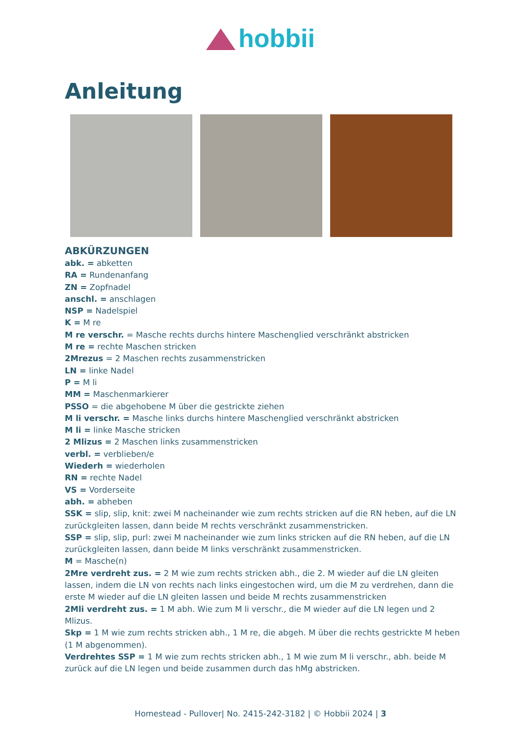hobbii
Anleitung
ABKÜRZUNGEN
abk. = abketten
RA = Rundenanfang
ZN = Zopfnadel
anschl. = anschlagen
NSP = Nadelspiel
K = M re
M re verschr. = Masche rechts durchs hintere Maschenglied verschränkt abstricken
M re = rechte Maschen stricken
2Mrezus = 2 Maschen rechts zusammenstricken
LN = linke Nadel
P = M li
MM = Maschenmarkierer
PSSO = die abgehobene M über die gestrickte ziehen
M li verschr. = Masche links durchs hintere Maschenglied verschränkt abstricken
M li = linke Masche stricken
2 Mlizus = 2 Maschen links zusammenstricken
verbl. = verblieben/e
Wiederh = wiederholen
RN = rechte Nadel
VS = Vorderseite
abh. = abheben
SSK = slip, slip, knit: zwei M nacheinander wie zum rechts stricken auf die RN heben, auf die LN zurückgleiten lassen, dann beide M rechts verschränkt zusammenstricken.
SSP = slip, slip, purl: zwei M nacheinander wie zum links stricken auf die RN heben, auf die LN zurückgleiten lassen, dann beide M links verschränkt zusammenstricken.
M = Masche(n)
2Mre verdreht zus. = 2 M wie zum rechts stricken abh., die 2. M wieder auf die LN gleiten lassen, indem die LN von rechts nach links eingestochen wird, um die M zu verdrehen, dann die erste M wieder auf die LN gleiten lassen und beide M rechts zusammenstricken
2Mli verdreht zus. = 1 M abh. Wie zum M li verschr., die M wieder auf die LN legen und 2 Mlizus.
Skp = 1 M wie zum rechts stricken abh., 1 M re, die abgeh. M über die rechts gestrickte M heben (1 M abgenommen).
Verdrehtes SSP = 1 M wie zum rechts stricken abh., 1 M wie zum M li verschr., abh. beide M zurück auf die LN legen und beide zusammen durch das hMg abstricken.
Homestead - Pullover| No. 2415-242-3182 | © Hobbii 2024 | 3